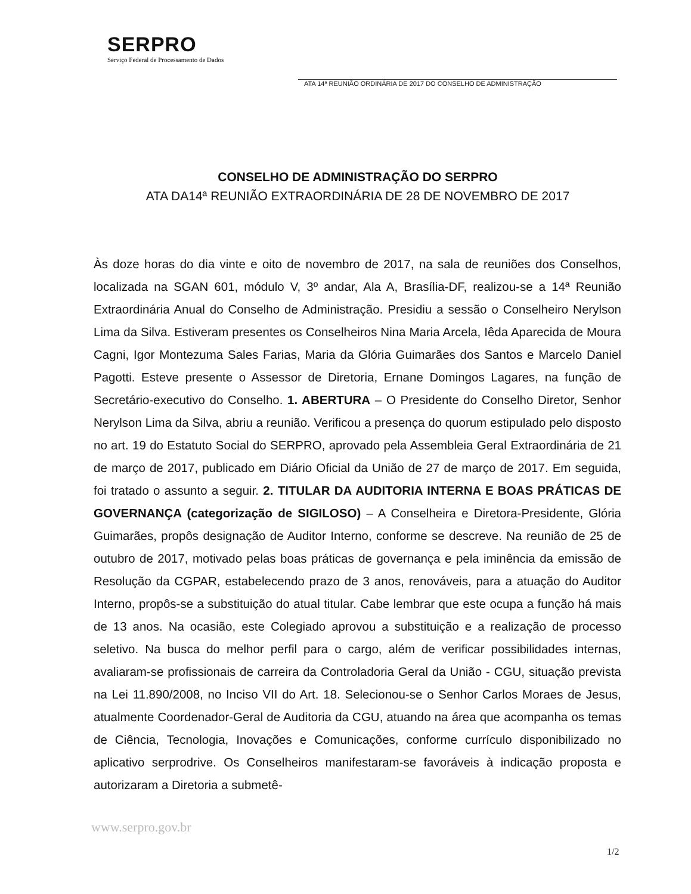SERPRO
Serviço Federal de Processamento de Dados
ATA 14ª REUNIÃO ORDINÁRIA DE 2017 DO CONSELHO DE ADMINISTRAÇÃO
CONSELHO DE ADMINISTRAÇÃO DO SERPRO
ATA DA14ª REUNIÃO EXTRAORDINÁRIA DE 28 DE NOVEMBRO DE 2017
Às doze horas do dia vinte e oito de novembro de 2017, na sala de reuniões dos Conselhos, localizada na SGAN 601, módulo V, 3º andar, Ala A, Brasília-DF, realizou-se a 14ª Reunião Extraordinária Anual do Conselho de Administração. Presidiu a sessão o Conselheiro Nerylson Lima da Silva. Estiveram presentes os Conselheiros Nina Maria Arcela, Iêda Aparecida de Moura Cagni, Igor Montezuma Sales Farias, Maria da Glória Guimarães dos Santos e Marcelo Daniel Pagotti. Esteve presente o Assessor de Diretoria, Ernane Domingos Lagares, na função de Secretário-executivo do Conselho. 1. ABERTURA – O Presidente do Conselho Diretor, Senhor Nerylson Lima da Silva, abriu a reunião. Verificou a presença do quorum estipulado pelo disposto no art. 19 do Estatuto Social do SERPRO, aprovado pela Assembleia Geral Extraordinária de 21 de março de 2017, publicado em Diário Oficial da União de 27 de março de 2017. Em seguida, foi tratado o assunto a seguir. 2. TITULAR DA AUDITORIA INTERNA E BOAS PRÁTICAS DE GOVERNANÇA (categorização de SIGILOSO) – A Conselheira e Diretora-Presidente, Glória Guimarães, propôs designação de Auditor Interno, conforme se descreve. Na reunião de 25 de outubro de 2017, motivado pelas boas práticas de governança e pela iminência da emissão de Resolução da CGPAR, estabelecendo prazo de 3 anos, renováveis, para a atuação do Auditor Interno, propôs-se a substituição do atual titular. Cabe lembrar que este ocupa a função há mais de 13 anos. Na ocasião, este Colegiado aprovou a substituição e a realização de processo seletivo. Na busca do melhor perfil para o cargo, além de verificar possibilidades internas, avaliaram-se profissionais de carreira da Controladoria Geral da União - CGU, situação prevista na Lei 11.890/2008, no Inciso VII do Art. 18. Selecionou-se o Senhor Carlos Moraes de Jesus, atualmente Coordenador-Geral de Auditoria da CGU, atuando na área que acompanha os temas de Ciência, Tecnologia, Inovações e Comunicações, conforme currículo disponibilizado no aplicativo serprodrive. Os Conselheiros manifestaram-se favoráveis à indicação proposta e autorizaram a Diretoria a submetê-
www.serpro.gov.br
1/2